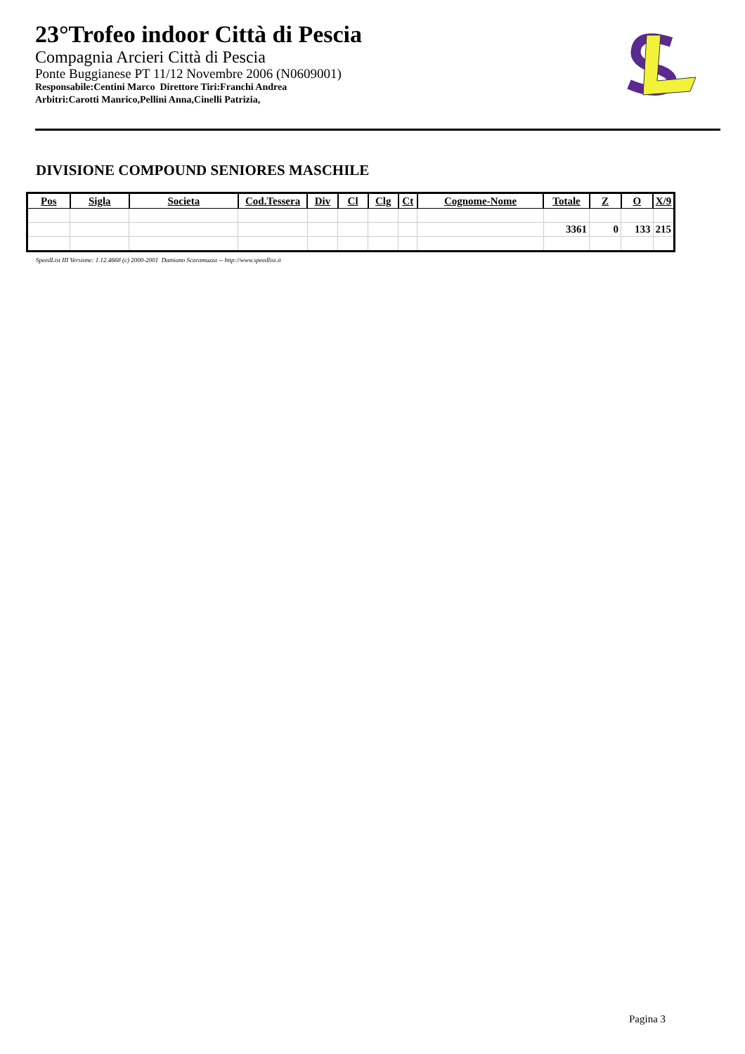23°Trofeo indoor Città di Pescia
Compagnia Arcieri Città di Pescia
Ponte Buggianese PT 11/12 Novembre 2006 (N0609001)
Responsabile:Centini Marco Direttore Tiri:Franchi Andrea
Arbitri:Carotti Manrico,Pellini Anna,Cinelli Patrizia,
DIVISIONE COMPOUND SENIORES MASCHILE
| Pos | Sigla | Societa | Cod.Tessera | Div | Cl | Clg | Ct | Cognome-Nome | Totale | Z | O | X/9 |
| --- | --- | --- | --- | --- | --- | --- | --- | --- | --- | --- | --- | --- |
| | | | | | | | | | 3361 | 0 | 133 | 215 |
SpeedList III Versione: 1.12.4668 (c) 2000-2001 Damiano Scaramuzza -- http://www.speedlist.it
Pagina 3